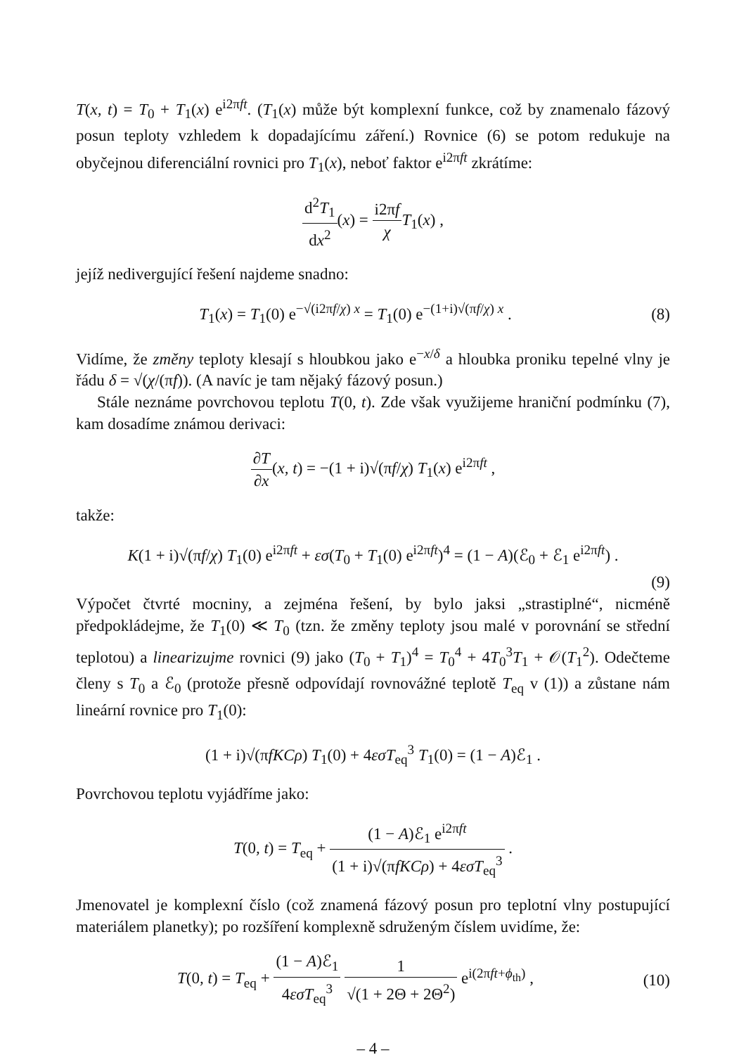T(x, t) = T<sub>0</sub> + T<sub>1</sub>(x) e<sup>i2πft</sup>. (T<sub>1</sub>(x) může být komplexní funkce, což by znamenalo fázový posun teploty vzhledem k dopadajícímu záření.) Rovnice (6) se potom redukuje na obyčejnou diferenciální rovnici pro T<sub>1</sub>(x), neboť faktor e<sup>i2πft</sup> zkrátíme:
d<sup>2</sup>T<sub>1</sub> dx<sup>2</sup>(x) = i2πf χ T<sub>1</sub>(x) ,
jejíž nedivergující řešení najdeme snadno:
T<sub>1</sub>(x) = T<sub>1</sub>(0) e<sup>−√(i2πf/χ) x</sup> = T<sub>1</sub>(0) e<sup>−(1+i)√(πf/χ) x</sup> .
(8)
Vidíme, že změny teploty klesají s hloubkou jako e<sup>−x/δ</sup> a hloubka proniku tepelné vlny je řádu δ = √(χ/(πf)). (A navíc je tam nějaký fázový posun.)
Stále neznáme povrchovou teplotu T(0, t). Zde však využijeme hraniční podmínku (7), kam dosadíme známou derivaci:
∂T ∂x(x, t) = −(1 + i)√(πf/χ) T<sub>1</sub>(x) e<sup>i2πft</sup> ,
takže:
K(1 + i)√(πf/χ) T<sub>1</sub>(0) e<sup>i2πft</sup> + εσ(T<sub>0</sub> + T<sub>1</sub>(0) e<sup>i2πft</sup>)<sup>4</sup> = (1 − A)(ℰ<sub>0</sub> + ℰ<sub>1</sub> e<sup>i2πft</sup>) .
(9)
Výpočet čtvrté mocniny, a zejména řešení, by bylo jaksi „strastiplné“, nicméně předpokládejme, že T<sub>1</sub>(0) ≪ T<sub>0</sub> (tzn. že změny teploty jsou malé v porovnání se střední teplotou) a linearizujme rovnici (9) jako (T<sub>0</sub> + T<sub>1</sub>)<sup>4</sup> = T<sub>0</sub><sup>4</sup> + 4T<sub>0</sub><sup>3</sup>T<sub>1</sub> + 𝒪(T<sub>1</sub><sup>2</sup>). Odečteme členy s T<sub>0</sub> a ℰ<sub>0</sub> (protože přesně odpovídají rovnovážné teplotě T<sub>eq</sub> v (1)) a zůstane nám lineární rovnice pro T<sub>1</sub>(0):
(1 + i)√(πfKCρ) T<sub>1</sub>(0) + 4εσT<sub>eq</sub><sup>3</sup> T<sub>1</sub>(0) = (1 − A)ℰ<sub>1</sub> .
Povrchovou teplotu vyjádříme jako:
T(0, t) = T<sub>eq</sub> + (1 − A)ℰ<sub>1</sub> e<sup>i2πft</sup> (1 + i)√(πfKCρ) + 4εσT<sub>eq</sub><sup>3</sup> .
Jmenovatel je komplexní číslo (což znamená fázový posun pro teplotní vlny postupující materiálem planetky); po rozšíření komplexně sdruženým číslem uvidíme, že:
T(0, t) = T<sub>eq</sub> + (1 − A)ℰ<sub>1</sub> 4εσT<sub>eq</sub><sup>3</sup> 1 √(1 + 2Θ + 2Θ<sup>2</sup>) e<sup>i(2πft+ϕ<sub>th</sub>)</sup> ,
(10)
– 4 –